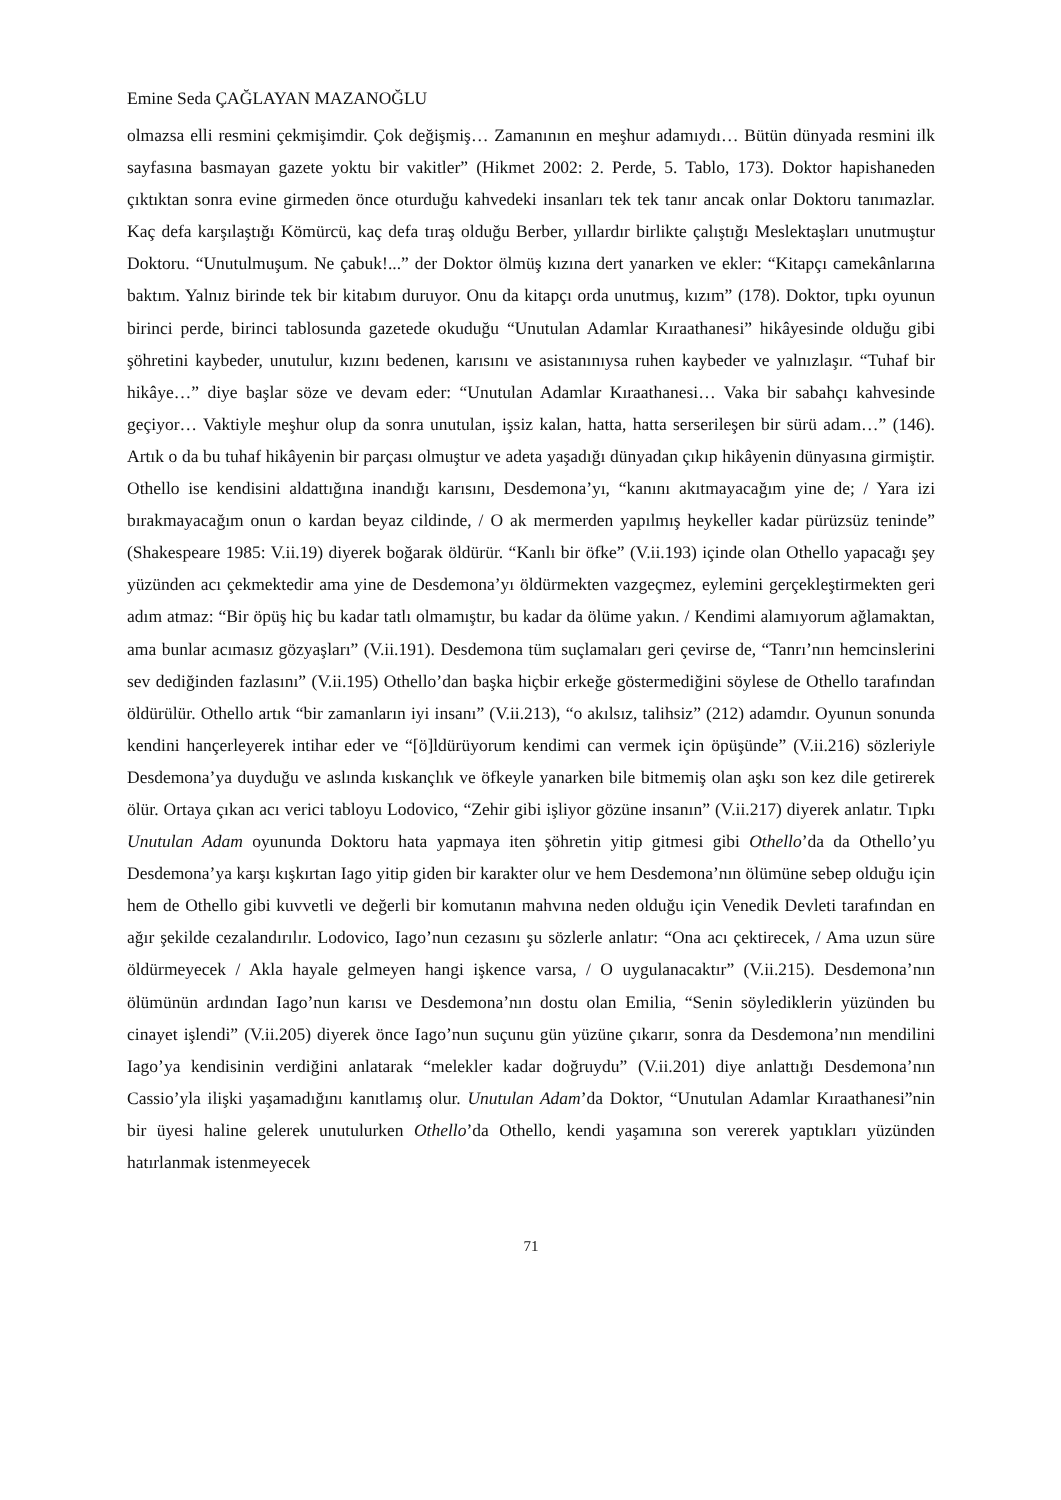Emine Seda ÇAĞLAYAN MAZANOĞLU
olmazsa elli resmini çekmişimdir. Çok değişmiş… Zamanının en meşhur adamıydı… Bütün dünyada resmini ilk sayfasına basmayan gazete yoktu bir vakitler” (Hikmet 2002: 2. Perde, 5. Tablo, 173). Doktor hapishaneden çıktıktan sonra evine girmeden önce oturduğu kahvedeki insanları tek tek tanır ancak onlar Doktoru tanımazlar. Kaç defa karşılaştığı Kömürcü, kaç defa tıraş olduğu Berber, yıllardır birlikte çalıştığı Meslektaşları unutmuştur Doktoru. “Unutulmuşum. Ne çabuk!...” der Doktor ölmüş kızına dert yanarken ve ekler: “Kitapçı camekânlarına baktım. Yalnız birinde tek bir kitabım duruyor. Onu da kitapçı orda unutmuş, kızım” (178). Doktor, tıpkı oyunun birinci perde, birinci tablosunda gazetede okuduğu “Unutulan Adamlar Kıraathanesi” hikâyesinde olduğu gibi şöhretini kaybeder, unutulur, kızını bedenen, karısını ve asistanınıysa ruhen kaybeder ve yalnızlaşır. “Tuhaf bir hikâye…” diye başlar söze ve devam eder: “Unutulan Adamlar Kıraathanesi… Vaka bir sabahçı kahvesinde geçiyor… Vaktiyle meşhur olup da sonra unutulan, işsiz kalan, hatta, hatta serserileşen bir sürü adam…” (146). Artık o da bu tuhaf hikâyenin bir parçası olmuştur ve adeta yaşadığı dünyadan çıkıp hikâyenin dünyasına girmiştir. Othello ise kendisini aldattığına inandığı karısını, Desdemona’yı, “kanını akıtmayacağım yine de; / Yara izi bırakmayacağım onun o kardan beyaz cildinde, / O ak mermerden yapılmış heykeller kadar pürüzsüz teninde” (Shakespeare 1985: V.ii.19) diyerek boğarak öldürür. “Kanlı bir öfke” (V.ii.193) içinde olan Othello yapacağı şey yüzünden acı çekmektedir ama yine de Desdemona’yı öldürmekten vazgeçmez, eylemini gerçekleştirmekten geri adım atmaz: “Bir öpüş hiç bu kadar tatlı olmamıştır, bu kadar da ölüme yakın. / Kendimi alamıyorum ağlamaktan, ama bunlar acımasız gözyaşları” (V.ii.191). Desdemona tüm suçlamaları geri çevirse de, “Tanrı’nın hemcinslerini sev dediğinden fazlasını” (V.ii.195) Othello’dan başka hiçbir erkeğe göstermediğini söylese de Othello tarafından öldürülür. Othello artık “bir zamanların iyi insanı” (V.ii.213), “o akılsız, talihsiz” (212) adamdır. Oyunun sonunda kendini hançerleyerek intihar eder ve “[ö]ldürüyorum kendimi can vermek için öpüşünde” (V.ii.216) sözleriyle Desdemona’ya duyduğu ve aslında kıskançlık ve öfkeyle yanarken bile bitmemiş olan aşkı son kez dile getirerek ölür. Ortaya çıkan acı verici tabloyu Lodovico, “Zehir gibi işliyor gözüne insanın” (V.ii.217) diyerek anlatır. Tıpkı Unutulan Adam oyununda Doktoru hata yapmaya iten şöhretin yitip gitmesi gibi Othello’da da Othello’yu Desdemona’ya karşı kışkırtan Iago yitip giden bir karakter olur ve hem Desdemona’nın ölümüne sebep olduğu için hem de Othello gibi kuvvetli ve değerli bir komutanın mahvına neden olduğu için Venedik Devleti tarafından en ağır şekilde cezalandırılır. Lodovico, Iago’nun cezasını şu sözlerle anlatır: “Ona acı çektirecek, / Ama uzun süre öldürmeyecek / Akla hayale gelmeyen hangi işkence varsa, / O uygulanacaktır” (V.ii.215). Desdemona’nın ölümünün ardından Iago’nun karısı ve Desdemona’nın dostu olan Emilia, “Senin söylediklerin yüzünden bu cinayet işlendi” (V.ii.205) diyerek önce Iago’nun suçunu gün yüzüne çıkarır, sonra da Desdemona’nın mendilini Iago’ya kendisinin verdiğini anlatarak “melekler kadar doğruydu” (V.ii.201) diye anlattığı Desdemona’nın Cassio’yla ilişki yaşamadığını kanıtlamış olur. Unutulan Adam’da Doktor, “Unutulan Adamlar Kıraathanesi”nin bir üyesi haline gelerek unutulurken Othello’da Othello, kendi yaşamına son vererek yaptıkları yüzünden hatırlanmak istenmeyecek
71